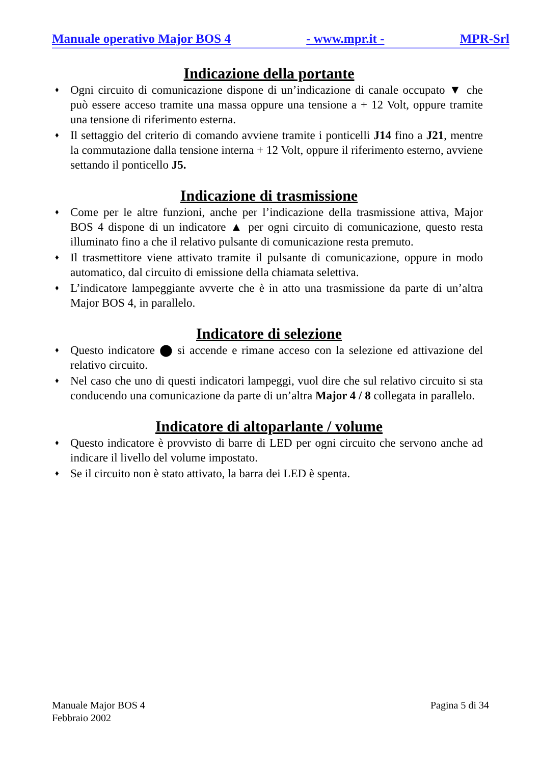Manuale operativo Major BOS 4 - www.mpr.it - MPR-Srl
Indicazione della portante
♦ Ogni circuito di comunicazione dispone di un’indicazione di canale occupato ▼ che può essere acceso tramite una massa oppure una tensione a + 12 Volt, oppure tramite una tensione di riferimento esterna.
♦ Il settaggio del criterio di comando avviene tramite i ponticelli J14 fino a J21, mentre la commutazione dalla tensione interna + 12 Volt, oppure il riferimento esterno, avviene settando il ponticello J5.
Indicazione di trasmissione
♦ Come per le altre funzioni, anche per l’indicazione della trasmissione attiva, Major BOS 4 dispone di un indicatore ▲ per ogni circuito di comunicazione, questo resta illuminato fino a che il relativo pulsante di comunicazione resta premuto.
♦ Il trasmettitore viene attivato tramite il pulsante di comunicazione, oppure in modo automatico, dal circuito di emissione della chiamata selettiva.
♦ L’indicatore lampeggiante avverte che è in atto una trasmissione da parte di un’altra Major BOS 4, in parallelo.
Indicatore di selezione
♦ Questo indicatore ⬤ si accende e rimane acceso con la selezione ed attivazione del relativo circuito.
♦ Nel caso che uno di questi indicatori lampeggi, vuol dire che sul relativo circuito si sta conducendo una comunicazione da parte di un’altra Major 4 / 8 collegata in parallelo.
Indicatore di altoparlante / volume
♦ Questo indicatore è provvisto di barre di LED per ogni circuito che servono anche ad indicare il livello del volume impostato.
♦ Se il circuito non è stato attivato, la barra dei LED è spenta.
Manuale Major BOS 4
Febbraio 2002
Pagina 5 di 34